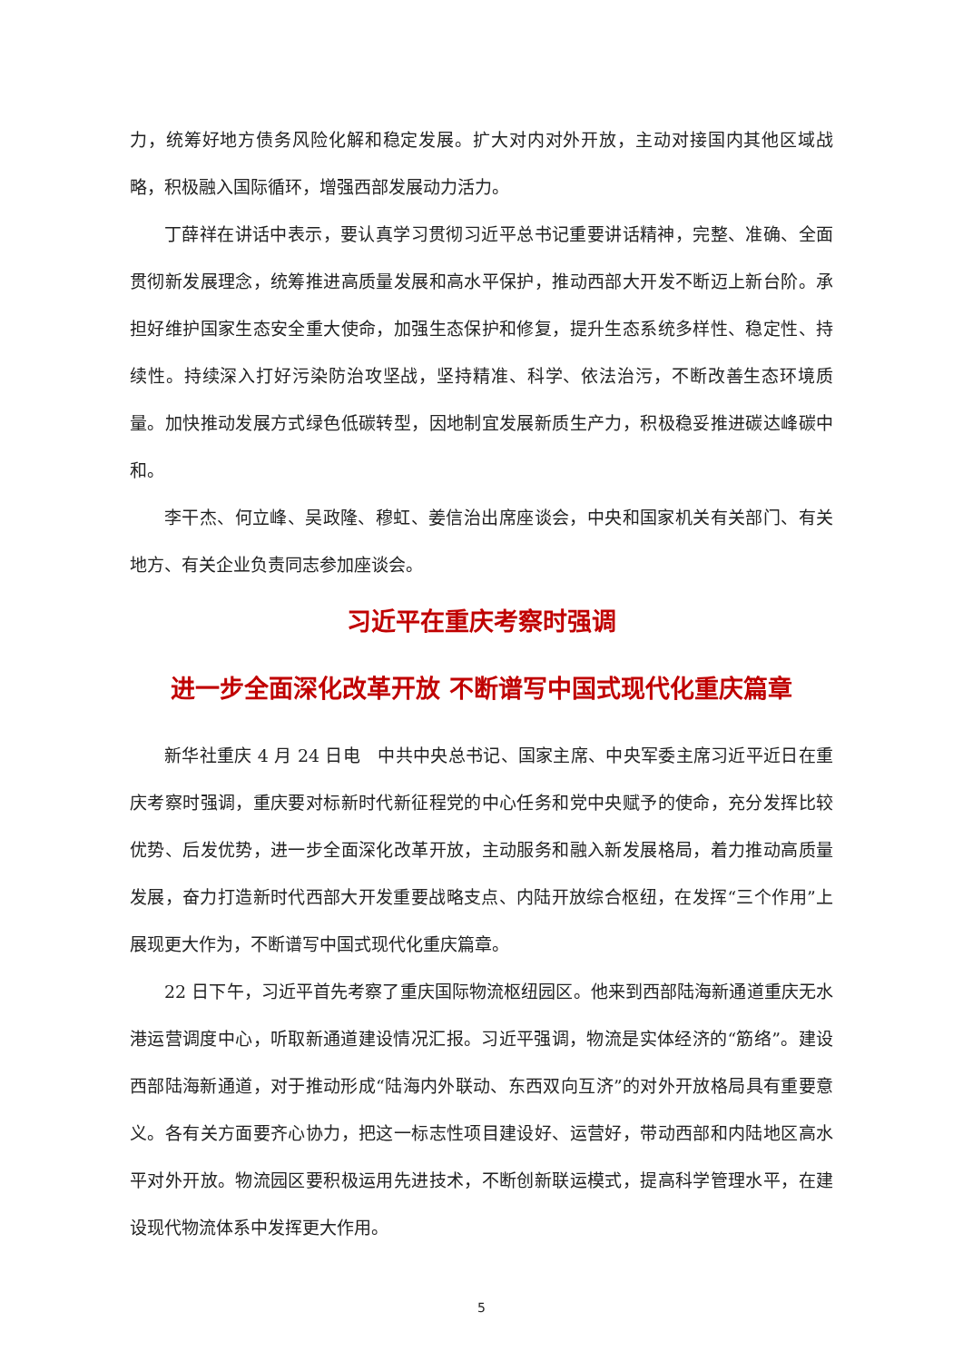力，统筹好地方债务风险化解和稳定发展。扩大对内对外开放，主动对接国内其他区域战略，积极融入国际循环，增强西部发展动力活力。
丁薛祥在讲话中表示，要认真学习贯彻习近平总书记重要讲话精神，完整、准确、全面贯彻新发展理念，统筹推进高质量发展和高水平保护，推动西部大开发不断迈上新台阶。承担好维护国家生态安全重大使命，加强生态保护和修复，提升生态系统多样性、稳定性、持续性。持续深入打好污染防治攻坚战，坚持精准、科学、依法治污，不断改善生态环境质量。加快推动发展方式绿色低碳转型，因地制宜发展新质生产力，积极稳妥推进碳达峰碳中和。
李干杰、何立峰、吴政隆、穆虹、姜信治出席座谈会，中央和国家机关有关部门、有关地方、有关企业负责同志参加座谈会。
习近平在重庆考察时强调
进一步全面深化改革开放 不断谱写中国式现代化重庆篇章
新华社重庆 4 月 24 日电　中共中央总书记、国家主席、中央军委主席习近平近日在重庆考察时强调，重庆要对标新时代新征程党的中心任务和党中央赋予的使命，充分发挥比较优势、后发优势，进一步全面深化改革开放，主动服务和融入新发展格局，着力推动高质量发展，奋力打造新时代西部大开发重要战略支点、内陆开放综合枢纽，在发挥“三个作用”上展现更大作为，不断谱写中国式现代化重庆篇章。
22 日下午，习近平首先考察了重庆国际物流枢纽园区。他来到西部陆海新通道重庆无水港运营调度中心，听取新通道建设情况汇报。习近平强调，物流是实体经济的“筋络”。建设西部陆海新通道，对于推动形成“陆海内外联动、东西双向互济”的对外开放格局具有重要意义。各有关方面要齐心协力，把这一标志性项目建设好、运营好，带动西部和内陆地区高水平对外开放。物流园区要积极运用先进技术，不断创新联运模式，提高科学管理水平，在建设现代物流体系中发挥更大作用。
5